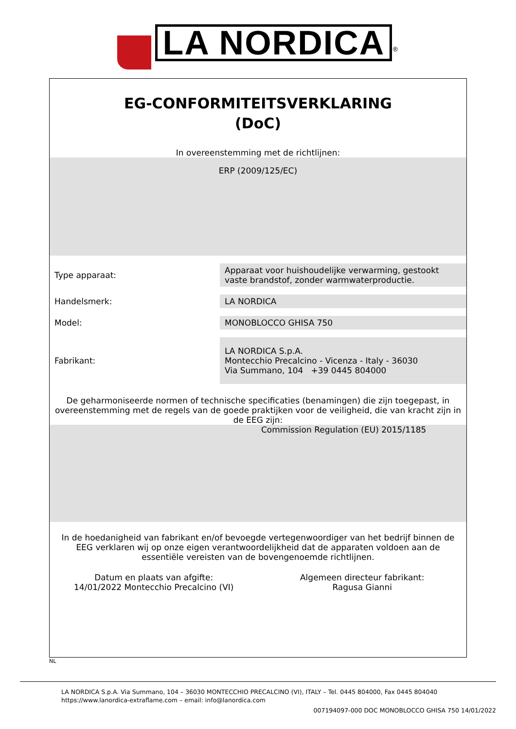LA NORDICA<sup>®</sup>
EG-CONFORMITEITSVERKLARING
(DoC)
In overeenstemming met de richtlijnen:
ERP (2009/125/EC)
| Type apparaat: | Apparaat voor huishoudelijke verwarming, gestookt vaste brandstof, zonder warmwaterproductie. |
| Handelsmerk: | LA NORDICA |
| Model: | MONOBLOCCO GHISA 750 |
| Fabrikant: | LA NORDICA S.p.A. Montecchio Precalcino - Vicenza - Italy - 36030 Via Summano, 104 +39 0445 804000 |
De geharmoniseerde normen of technische specificaties (benamingen) die zijn toegepast, in overeenstemming met de regels van de goede praktijken voor de veiligheid, die van kracht zijn in de EEG zijn:
Commission Regulation (EU) 2015/1185
In de hoedanigheid van fabrikant en/of bevoegde vertegenwoordiger van het bedrijf binnen de EEG verklaren wij op onze eigen verantwoordelijkheid dat de apparaten voldoen aan de essentiële vereisten van de bovengenoemde richtlijnen.
Datum en plaats van afgifte:
14/01/2022 Montecchio Precalcino (VI)
Algemeen directeur fabrikant:
Ragusa Gianni
NL
LA NORDICA S.p.A. Via Summano, 104 – 36030 MONTECCHIO PRECALCINO (VI), ITALY – Tel. 0445 804000, Fax 0445 804040
https://www.lanordica-extraflame.com – email: info@lanordica.com
007194097-000 DOC MONOBLOCCO GHISA 750 14/01/2022